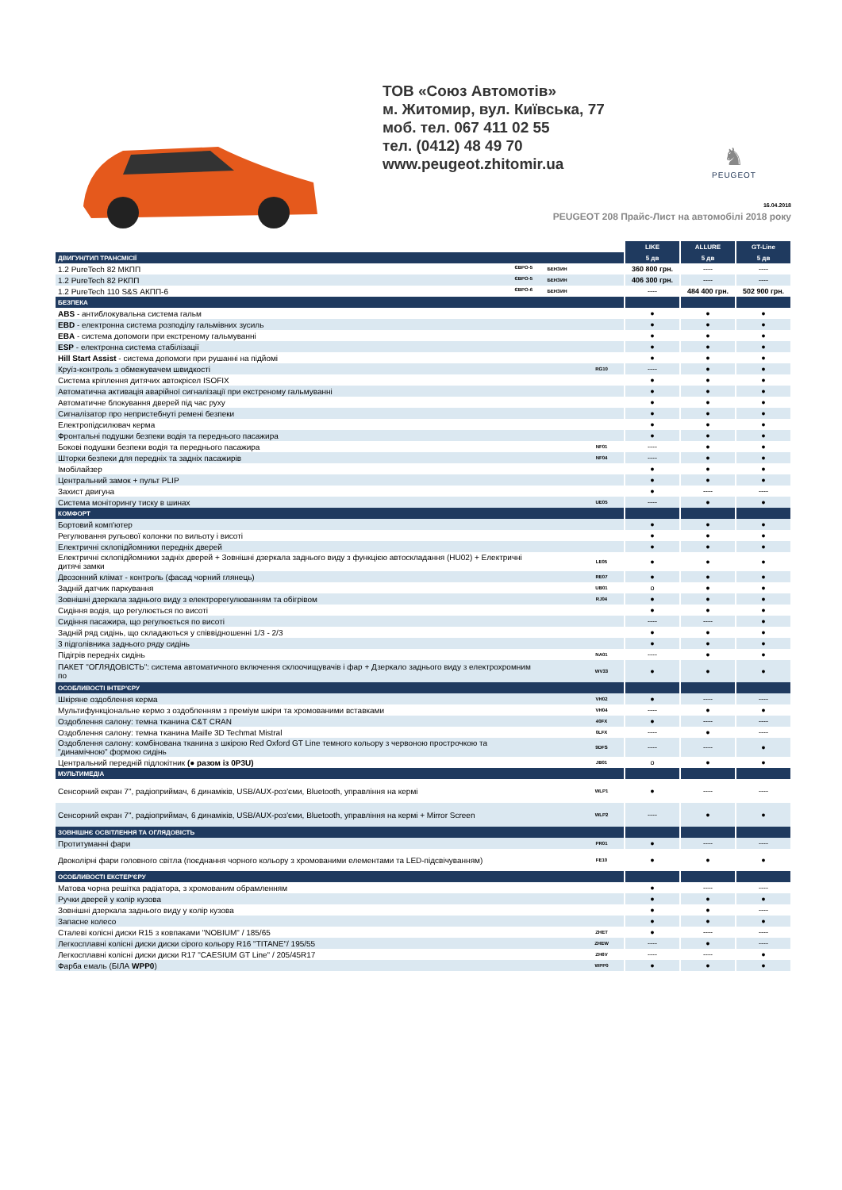ТОВ «Союз Автомотів»
м. Житомир, вул. Київська, 77
моб. тел. 067 411 02 55
тел. (0412) 48 49 70
www.peugeot.zhitomir.ua
♞
PEUGEOT
16.04.2018
PEUGEOT 208 Прайс-Лист на автомобілі 2018 року
| | | | LIKE | ALLURE | GT-Line |
| ДВИГУН/ТИП ТРАНСМІСІЇ | | | 5 дв | 5 дв | 5 дв |
| 1.2 PureTech 82 МКПП ЄВРО-5 | БЕНЗИН | | 360 800 грн. | ---- | ---- |
| 1.2 PureTech 82 РКПП ЄВРО-5 | БЕНЗИН | | 406 300 грн. | ---- | ---- |
| 1.2 PureTech 110 S&S АКПП-6 ЄВРО-6 | БЕНЗИН | | ---- | 484 400 грн. | 502 900 грн. |
| БЕЗПЕКА | | | | | |
| ABS - антиблокувальна система гальм | | | ● | ● | ● |
| EBD - електронна система розподілу гальмівних зусиль | | | ● | ● | ● |
| EBA - система допомоги при екстреному гальмуванні | | | ● | ● | ● |
| ESP - електронна система стабілізації | | | ● | ● | ● |
| Hill Start Assist - система допомоги при рушанні на підйомі | | | ● | ● | ● |
| Круїз-контроль з обмежувачем швидкості | | RG10 | ---- | ● | ● |
| Система кріплення дитячих автокрісел ISOFIX | | | ● | ● | ● |
| Автоматична активація аварійної сигналізації при екстреному гальмуванні | | | ● | ● | ● |
| Автоматичне блокування дверей під час руху | | | ● | ● | ● |
| Сигналізатор про непристебнуті ремені безпеки | | | ● | ● | ● |
| Електропідсилювач керма | | | ● | ● | ● |
| Фронтальні подушки безпеки водія та переднього пасажира | | | ● | ● | ● |
| Бокові подушки безпеки водія та переднього пасажира | | NF01 | ---- | ● | ● |
| Шторки безпеки для передніх та задніх пасажирів | | NF04 | ---- | ● | ● |
| Імобілайзер | | | ● | ● | ● |
| Центральний замок + пульт PLIP | | | ● | ● | ● |
| Захист двигуна | | | ● | ---- | ---- |
| Система моніторингу тиску в шинах | | UE05 | ---- | ● | ● |
| КОМФОРТ | | | | | |
| Бортовий комп'ютер | | | ● | ● | ● |
| Регулювання рульової колонки по вильоту і висоті | | | ● | ● | ● |
| Електричні склопідйомники передніх дверей | | | ● | ● | ● |
| Електричні склопідйомники задніх дверей + Зовнішні дзеркала заднього виду з функцією автоскладання (HU02) + Електричні дитячі замки | | LE05 | ● | ● | ● |
| Двозонний клімат - контроль (фасад чорний глянець) | | RE07 | ● | ● | ● |
| Задній датчик паркування | | UB01 | o | ● | ● |
| Зовнішні дзеркала заднього виду з електрорегулюванням та обігрівом | | RJ04 | ● | ● | ● |
| Сидіння водія, що регулюється по висоті | | | ● | ● | ● |
| Сидіння пасажира, що регулюється по висоті | | | ---- | ---- | ● |
| Задній ряд сидінь, що складаються у співвідношенні 1/3 - 2/3 | | | ● | ● | ● |
| 3 підголівника заднього ряду сидінь | | | ● | ● | ● |
| Підігрів передніх сидінь | | NA01 | ---- | ● | ● |
| ПАКЕТ "ОГЛЯДОВІСТЬ": система автоматичного включення склоочищувачів і фар + Дзеркало заднього виду з електрохромним по | | WV33 | ● | ● | ● |
| ОСОБЛИВОСТІ ІНТЕР'ЄРУ | | | | | |
| Шкіряне оздоблення керма | | VH02 | ● | ---- | ---- |
| Мультифункціональне кермо з оздобленням з преміум шкіри та хромованими вставками | | VH04 | ---- | ● | ● |
| Оздоблення салону: темна тканина C&T CRAN | | 40FX | ● | ---- | ---- |
| Оздоблення салону: темна тканина Maille 3D Techmat Mistral | | 0LFX | ---- | ● | ---- |
| Оздоблення салону: комбінована тканина з шкірою Red Oxford GT Line темного кольору з червоною прострочкою та "динамічною" формою сидінь | | 9DFS | ---- | ---- | ● |
| Центральний передній підлокітник (● разом із 0P3U) | | JB01 | o | ● | ● |
| МУЛЬТИМЕДІА | | | | | |
| Сенсорний екран 7", радіоприймач, 6 динаміків, USB/AUX-роз'єми, Bluetooth, управління на кермі | | WLP1 | ● | ---- | ---- |
| Сенсорний екран 7", радіоприймач, 6 динаміків, USB/AUX-роз'єми, Bluetooth, управління на кермі + Mirror Screen | | WLP2 | ---- | ● | ● |
| ЗОВНІШНЄ ОСВІТЛЕННЯ ТА ОГЛЯДОВІСТЬ | | | | | |
| Протитуманні фари | | PR01 | ● | ---- | ---- |
| Двоколірні фари головного світла (поєднання чорного кольору з хромованими елементами та LED-підсвічуванням) | | FE10 | ● | ● | ● |
| ОСОБЛИВОСТІ ЕКСТЕР'ЄРУ | | | | | |
| Матова чорна решітка радіатора, з хромованим обрамленням | | | ● | ---- | ---- |
| Ручки дверей у колір кузова | | | ● | ● | ● |
| Зовнішні дзеркала заднього виду у колір кузова | | | ● | ● | ---- |
| Запасне колесо | | | ● | ● | ● |
| Сталеві колісні диски R15 з ковпаками "NOBIUM" / 185/65 | | ZHET | ● | ---- | ---- |
| Легкосплавні колісні диски диски сірого кольору R16 "TITANE"/ 195/55 | | ZHEW | ---- | ● | ---- |
| Легкосплавні колісні диски диски R17 "CAESIUM GT Line" / 205/45R17 | | ZH6V | ---- | ---- | ● |
| Фарба емаль (БІЛА WPP0 ) | | WPP0 | ● | ● | ● |